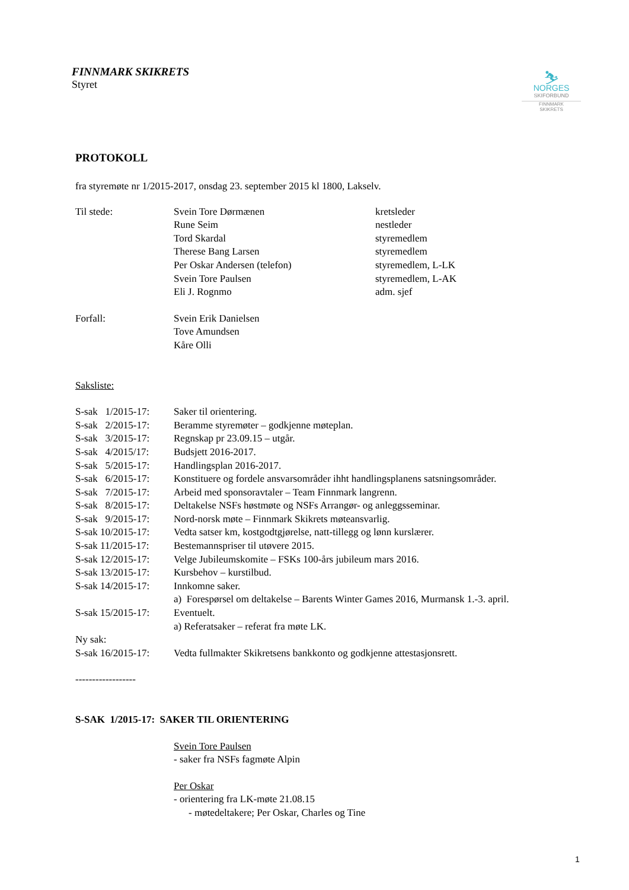FINNMARK SKIKRETS
Styret
⛷
NORGES
SKIFORBUND
FINNMARK
SKIKRETS
PROTOKOLL
fra styremøte nr 1/2015-2017, onsdag 23. september 2015 kl 1800, Lakselv.
| Til stede: | Svein Tore Dørmænen | kretsleder |
| | Rune Seim | nestleder |
| | Tord Skardal | styremedlem |
| | Therese Bang Larsen | styremedlem |
| | Per Oskar Andersen (telefon) | styremedlem, L-LK |
| | Svein Tore Paulsen | styremedlem, L-AK |
| | Eli J. Rognmo | adm. sjef |
| Forfall: | Svein Erik Danielsen | |
| | Tove Amundsen | |
| | Kåre Olli | |
Saksliste:
| S-sak 1/2015-17: | Saker til orientering. |
| S-sak 2/2015-17: | Beramme styremøter – godkjenne møteplan. |
| S-sak 3/2015-17: | Regnskap pr 23.09.15 – utgår. |
| S-sak 4/2015/17: | Budsjett 2016-2017. |
| S-sak 5/2015-17: | Handlingsplan 2016-2017. |
| S-sak 6/2015-17: | Konstituere og fordele ansvarsområder ihht handlingsplanens satsningsområder. |
| S-sak 7/2015-17: | Arbeid med sponsoravtaler – Team Finnmark langrenn. |
| S-sak 8/2015-17: | Deltakelse NSFs høstmøte og NSFs Arrangør- og anleggsseminar. |
| S-sak 9/2015-17: | Nord-norsk møte – Finnmark Skikrets møteansvarlig. |
| S-sak 10/2015-17: | Vedta satser km, kostgodtgjørelse, natt-tillegg og lønn kurslærer. |
| S-sak 11/2015-17: | Bestemannspriser til utøvere 2015. |
| S-sak 12/2015-17: | Velge Jubileumskomite – FSKs 100-års jubileum mars 2016. |
| S-sak 13/2015-17: | Kursbehov – kurstilbud. |
| S-sak 14/2015-17: | Innkomne saker. |
| | a) Forespørsel om deltakelse – Barents Winter Games 2016, Murmansk 1.-3. april. |
| S-sak 15/2015-17: | Eventuelt. |
| | a) Referatsaker – referat fra møte LK. |
| Ny sak: | |
| S-sak 16/2015-17: | Vedta fullmakter Skikretsens bankkonto og godkjenne attestasjonsrett. |
------------------
S-SAK 1/2015-17: SAKER TIL ORIENTERING
Svein Tore Paulsen
- saker fra NSFs fagmøte Alpin
Per Oskar
- orientering fra LK-møte 21.08.15
- møtedeltakere; Per Oskar, Charles og Tine
1